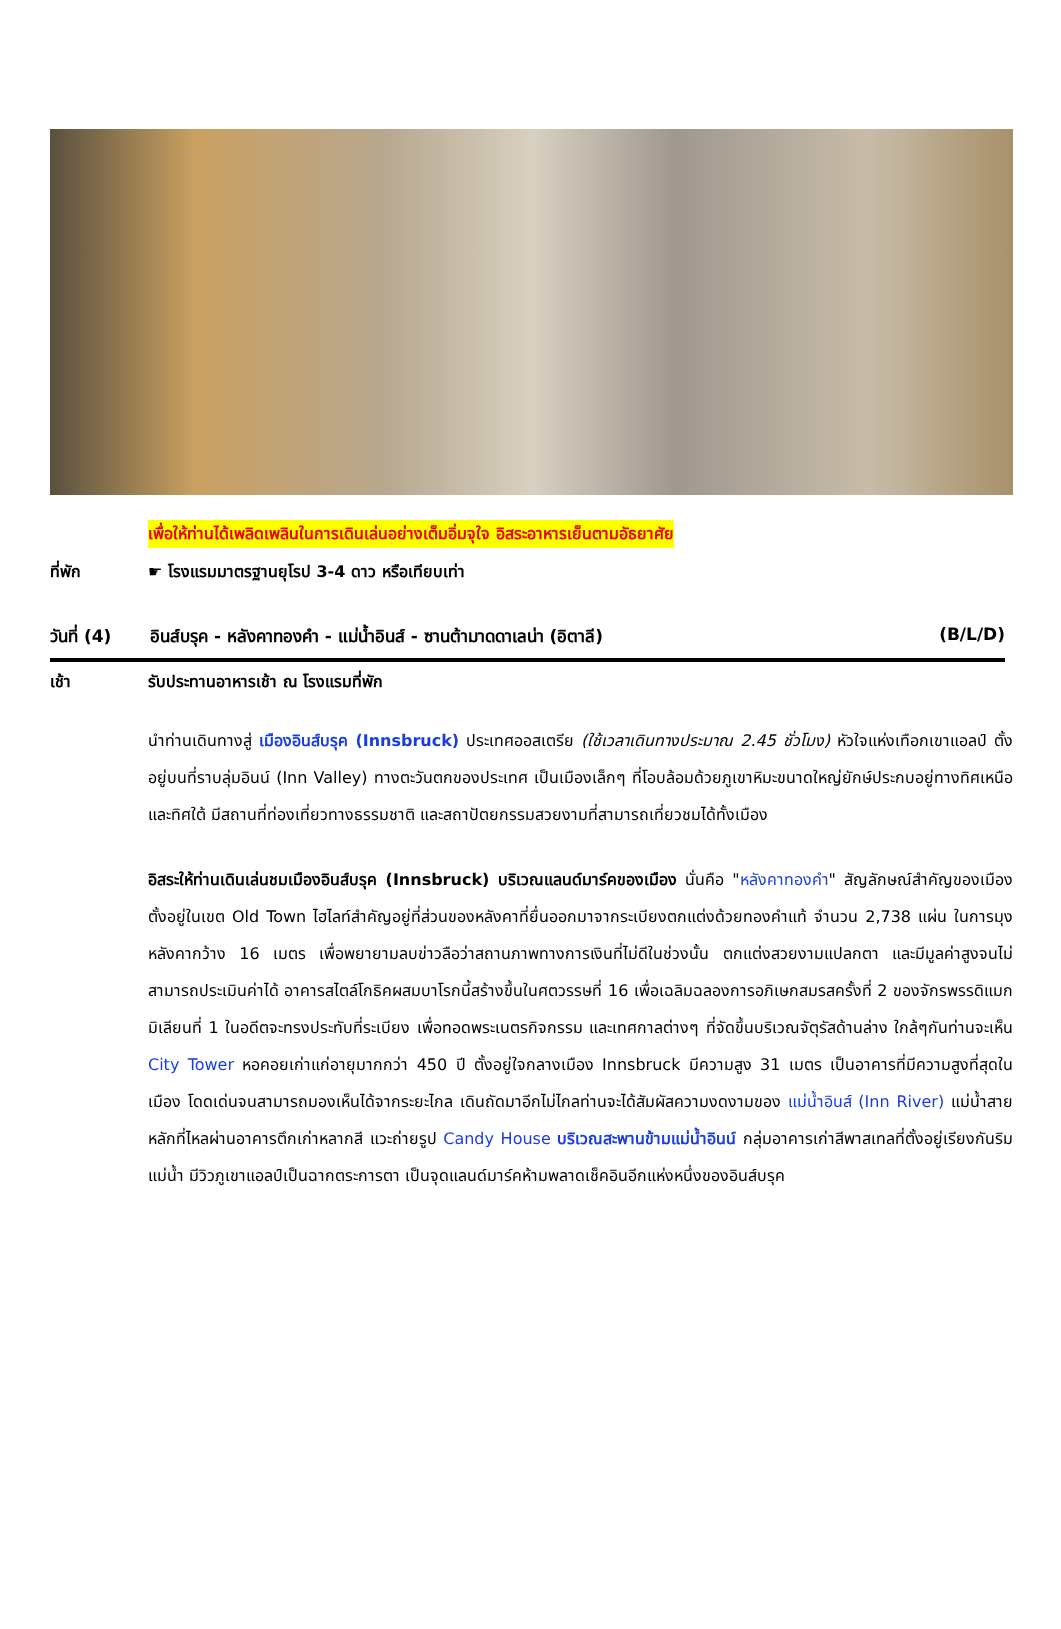เพื่อให้ท่านได้เพลิดเพลินในการเดินเล่นอย่างเต็มอิ่มจุใจ อิสระอาหารเย็นตามอัธยาศัย
ที่พัก ☛ โรงแรมมาตรฐานยุโรป 3-4 ดาว หรือเทียบเท่า
วันที่ (4)
อินส์บรุค - หลังคาทองคำ - แม่น้ำอินส์ - ซานต้ามาดดาเลน่า (อิตาลี)
(B/L/D)
เช้า รับประทานอาหารเช้า ณ โรงแรมที่พัก
นำท่านเดินทางสู่ เมืองอินส์บรุค (Innsbruck) ประเทศออสเตรีย (ใช้เวลาเดินทางประมาณ 2.45 ชั่วโมง) หัวใจแห่งเทือกเขาแอลป์ ตั้งอยู่บนที่ราบลุ่มอินน์ (Inn Valley) ทางตะวันตกของประเทศ เป็นเมืองเล็กๆ ที่โอบล้อมด้วยภูเขาหิมะขนาดใหญ่ยักษ์ประกบอยู่ทางทิศเหนือ และทิศใต้ มีสถานที่ท่องเที่ยวทางธรรมชาติ และสถาปัตยกรรมสวยงามที่สามารถเที่ยวชมได้ทั้งเมือง
อิสระให้ท่านเดินเล่นชมเมืองอินส์บรุค (Innsbruck) บริเวณแลนด์มาร์คของเมือง นั่นคือ "หลังคาทองคำ" สัญลักษณ์สำคัญของเมืองตั้งอยู่ในเขต Old Town ไฮไลท์สำคัญอยู่ที่ส่วนของหลังคาที่ยื่นออกมาจากระเบียงตกแต่งด้วยทองคำแท้ จำนวน 2,738 แผ่น ในการมุงหลังคากว้าง 16 เมตร เพื่อพยายามลบข่าวลือว่าสถานภาพทางการเงินที่ไม่ดีในช่วงนั้น ตกแต่งสวยงามแปลกตา และมีมูลค่าสูงจนไม่สามารถประเมินค่าได้ อาคารสไตล์โกธิคผสมบาโรกนี้สร้างขึ้นในศตวรรษที่ 16 เพื่อเฉลิมฉลองการอภิเษกสมรสครั้งที่ 2 ของจักรพรรดิแมกมิเลียนที่ 1 ในอดีตจะทรงประทับที่ระเบียง เพื่อทอดพระเนตรกิจกรรม และเทศกาลต่างๆ ที่จัดขึ้นบริเวณจัตุรัสด้านล่าง ใกล้ๆกันท่านจะเห็น City Tower หอคอยเก่าแก่อายุมากกว่า 450 ปี ตั้งอยู่ใจกลางเมือง Innsbruck มีความสูง 31 เมตร เป็นอาคารที่มีความสูงที่สุดในเมือง โดดเด่นจนสามารถมองเห็นได้จากระยะไกล เดินถัดมาอีกไม่ไกลท่านจะได้สัมผัสความงดงามของ แม่น้ำอินส์ (Inn River) แม่น้ำสายหลักที่ไหลผ่านอาคารตึกเก่าหลากสี แวะถ่ายรูป Candy House บริเวณสะพานข้ามแม่น้ำอินน์ กลุ่มอาคารเก่าสีพาสเทลที่ตั้งอยู่เรียงกันริมแม่น้ำ มีวิวภูเขาแอลป์เป็นฉากตระการตา เป็นจุดแลนด์มาร์คห้ามพลาดเช็คอินอีกแห่งหนึ่งของอินส์บรุค